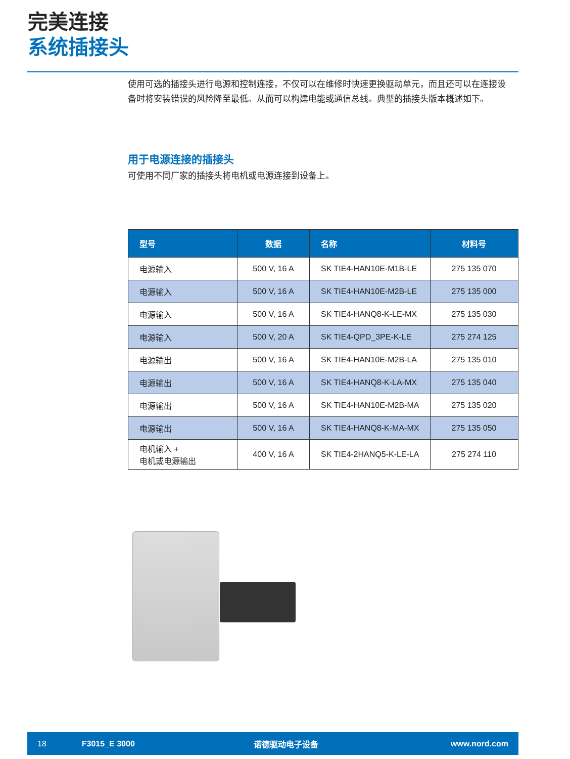完美连接
系统插接头
使用可选的插接头进行电源和控制连接，不仅可以在维修时快速更换驱动单元，而且还可以在连接设备时将安装错误的风险降至最低。从而可以构建电能或通信总线。典型的插接头版本概述如下。
用于电源连接的插接头
可使用不同厂家的插接头将电机或电源连接到设备上。
| 型号 | 数据 | 名称 | 材料号 |
| --- | --- | --- | --- |
| 电源输入 | 500 V, 16 A | SK TIE4-HAN10E-M1B-LE | 275 135 070 |
| 电源输入 | 500 V, 16 A | SK TIE4-HAN10E-M2B-LE | 275 135 000 |
| 电源输入 | 500 V, 16 A | SK TIE4-HANQ8-K-LE-MX | 275 135 030 |
| 电源输入 | 500 V, 20 A | SK TIE4-QPD_3PE-K-LE | 275 274 125 |
| 电源输出 | 500 V, 16 A | SK TIE4-HAN10E-M2B-LA | 275 135 010 |
| 电源输出 | 500 V, 16 A | SK TIE4-HANQ8-K-LA-MX | 275 135 040 |
| 电源输出 | 500 V, 16 A | SK TIE4-HAN10E-M2B-MA | 275 135 020 |
| 电源输出 | 500 V, 16 A | SK TIE4-HANQ8-K-MA-MX | 275 135 050 |
| 电机输入 + 电机或电源输出 | 400 V, 16 A | SK TIE4-2HANQ5-K-LE-LA | 275 274 110 |
18 F3015_E 3000 诺德驱动电子设备 www.nord.com